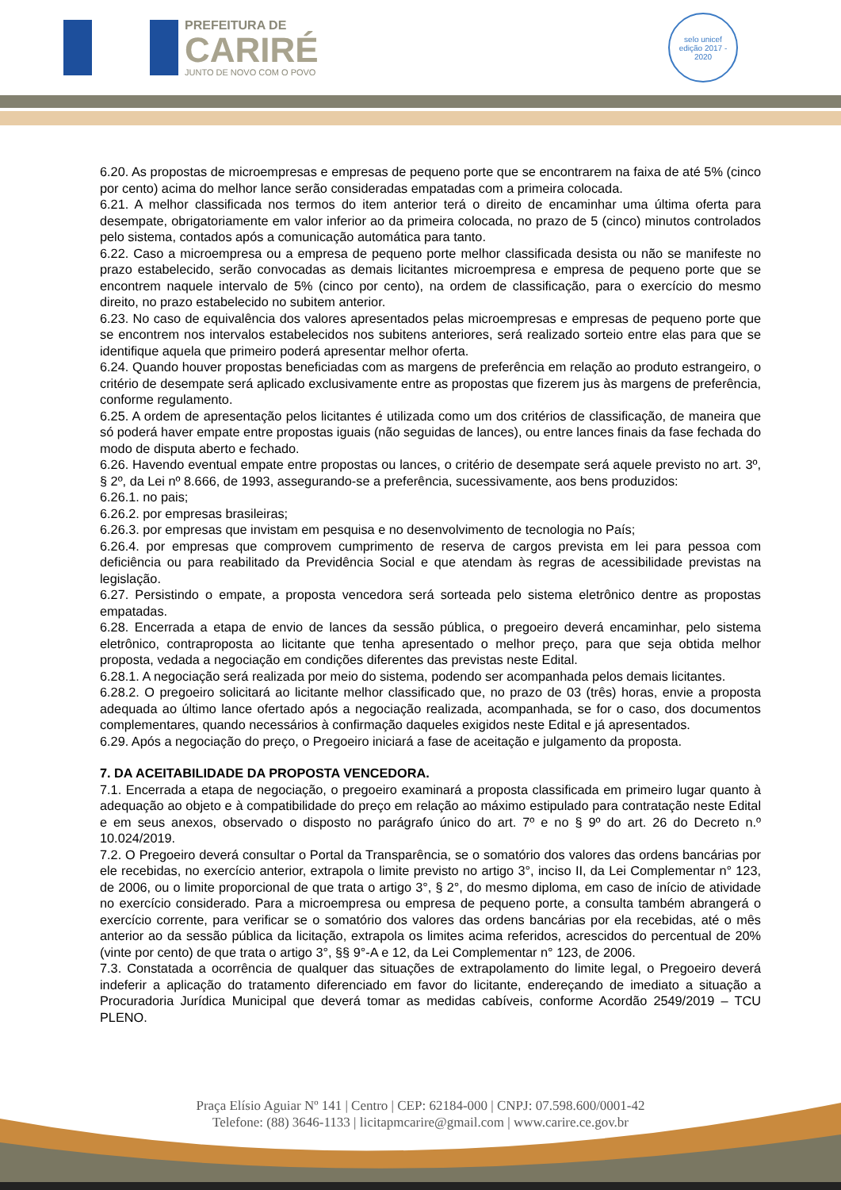PREFEITURA DE
CARIRÉ
JUNTO DE NOVO COM O POVO
selo unicef
edição 2017 - 2020
6.20. As propostas de microempresas e empresas de pequeno porte que se encontrarem na faixa de até 5% (cinco por cento) acima do melhor lance serão consideradas empatadas com a primeira colocada.
6.21. A melhor classificada nos termos do item anterior terá o direito de encaminhar uma última oferta para desempate, obrigatoriamente em valor inferior ao da primeira colocada, no prazo de 5 (cinco) minutos controlados pelo sistema, contados após a comunicação automática para tanto.
6.22. Caso a microempresa ou a empresa de pequeno porte melhor classificada desista ou não se manifeste no prazo estabelecido, serão convocadas as demais licitantes microempresa e empresa de pequeno porte que se encontrem naquele intervalo de 5% (cinco por cento), na ordem de classificação, para o exercício do mesmo direito, no prazo estabelecido no subitem anterior.
6.23. No caso de equivalência dos valores apresentados pelas microempresas e empresas de pequeno porte que se encontrem nos intervalos estabelecidos nos subitens anteriores, será realizado sorteio entre elas para que se identifique aquela que primeiro poderá apresentar melhor oferta.
6.24. Quando houver propostas beneficiadas com as margens de preferência em relação ao produto estrangeiro, o critério de desempate será aplicado exclusivamente entre as propostas que fizerem jus às margens de preferência, conforme regulamento.
6.25. A ordem de apresentação pelos licitantes é utilizada como um dos critérios de classificação, de maneira que só poderá haver empate entre propostas iguais (não seguidas de lances), ou entre lances finais da fase fechada do modo de disputa aberto e fechado.
6.26. Havendo eventual empate entre propostas ou lances, o critério de desempate será aquele previsto no art. 3º, § 2º, da Lei nº 8.666, de 1993, assegurando-se a preferência, sucessivamente, aos bens produzidos:
6.26.1. no pais;
6.26.2. por empresas brasileiras;
6.26.3. por empresas que invistam em pesquisa e no desenvolvimento de tecnologia no País;
6.26.4. por empresas que comprovem cumprimento de reserva de cargos prevista em lei para pessoa com deficiência ou para reabilitado da Previdência Social e que atendam às regras de acessibilidade previstas na legislação.
6.27. Persistindo o empate, a proposta vencedora será sorteada pelo sistema eletrônico dentre as propostas empatadas.
6.28. Encerrada a etapa de envio de lances da sessão pública, o pregoeiro deverá encaminhar, pelo sistema eletrônico, contraproposta ao licitante que tenha apresentado o melhor preço, para que seja obtida melhor proposta, vedada a negociação em condições diferentes das previstas neste Edital.
6.28.1. A negociação será realizada por meio do sistema, podendo ser acompanhada pelos demais licitantes.
6.28.2. O pregoeiro solicitará ao licitante melhor classificado que, no prazo de 03 (três) horas, envie a proposta adequada ao último lance ofertado após a negociação realizada, acompanhada, se for o caso, dos documentos complementares, quando necessários à confirmação daqueles exigidos neste Edital e já apresentados.
6.29. Após a negociação do preço, o Pregoeiro iniciará a fase de aceitação e julgamento da proposta.
7. DA ACEITABILIDADE DA PROPOSTA VENCEDORA.
7.1. Encerrada a etapa de negociação, o pregoeiro examinará a proposta classificada em primeiro lugar quanto à adequação ao objeto e à compatibilidade do preço em relação ao máximo estipulado para contratação neste Edital e em seus anexos, observado o disposto no parágrafo único do art. 7º e no § 9º do art. 26 do Decreto n.º 10.024/2019.
7.2. O Pregoeiro deverá consultar o Portal da Transparência, se o somatório dos valores das ordens bancárias por ele recebidas, no exercício anterior, extrapola o limite previsto no artigo 3°, inciso II, da Lei Complementar n° 123, de 2006, ou o limite proporcional de que trata o artigo 3°, § 2°, do mesmo diploma, em caso de início de atividade no exercício considerado. Para a microempresa ou empresa de pequeno porte, a consulta também abrangerá o exercício corrente, para verificar se o somatório dos valores das ordens bancárias por ela recebidas, até o mês anterior ao da sessão pública da licitação, extrapola os limites acima referidos, acrescidos do percentual de 20% (vinte por cento) de que trata o artigo 3°, §§ 9°-A e 12, da Lei Complementar n° 123, de 2006.
7.3. Constatada a ocorrência de qualquer das situações de extrapolamento do limite legal, o Pregoeiro deverá indeferir a aplicação do tratamento diferenciado em favor do licitante, endereçando de imediato a situação a Procuradoria Jurídica Municipal que deverá tomar as medidas cabíveis, conforme Acordão 2549/2019 – TCU PLENO.
Praça Elísio Aguiar Nº 141 | Centro | CEP: 62184-000 | CNPJ: 07.598.600/0001-42
Telefone: (88) 3646-1133 | licitapmcarire@gmail.com | www.carire.ce.gov.br